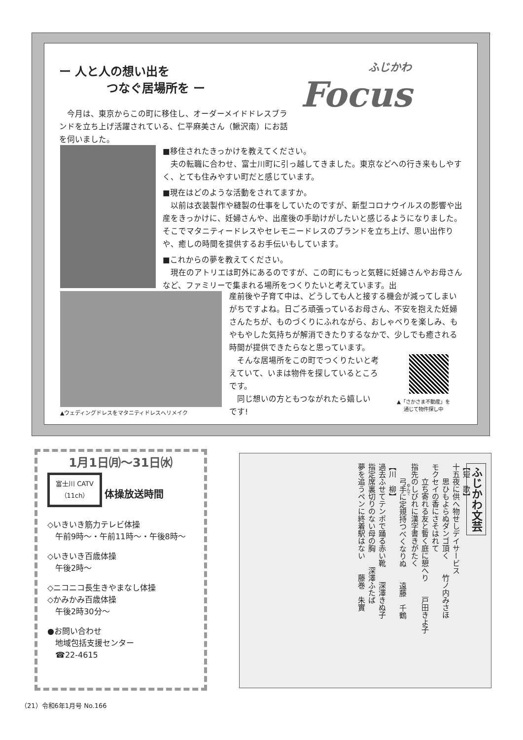ー 人と人の想い出を
　　　　つなぐ居場所を ー
ふじかわ
Focus
　今月は、東京からこの町に移住し、オーダーメイドドレスブランドを立ち上げ活躍されている、仁平麻美さん（鰍沢南）にお話を伺いました。
■移住されたきっかけを教えてください。
　夫の転職に合わせ、富士川町に引っ越してきました。東京などへの行き来もしやすく、とても住みやすい町だと感じています。
■現在はどのような活動をされてますか。
　以前は衣装製作や縫製の仕事をしていたのですが、新型コロナウイルスの影響や出産をきっかけに、妊婦さんや、出産後の手助けがしたいと感じるようになりました。そこでマタニティードレスやセレモニードレスのブランドを立ち上げ、思い出作りや、癒しの時間を提供するお手伝いもしています。
■これからの夢を教えてください。
　現在のアトリエは町外にあるのですが、この町にもっと気軽に妊婦さんやお母さんなど、ファミリーで集まれる場所をつくりたいと考えています。出
産前後や子育て中は、どうしても人と接する機会が減ってしまいがちですよね。日ごろ頑張っているお母さん、不安を抱えた妊婦さんたちが、ものづくりにふれながら、おしゃべりを楽しみ、もやもやした気持ちが解消できたりするなかで、少しでも癒される時間が提供できたらなと思っています。
　そんな居場所をこの町でつくりたいと考
えていて、いまは物件を探しているところ
です。
　同じ想いの方ともつながれたら嬉しい
です!
▲「さかさま不動産」を
通じて物件探し中
▲ウェディングドレスをマタニティドレスへリメイク
1月1日㈪～31日㈬
富士川 CATV
（11ch） 体操放送時間
◇いきいき筋力テレビ体操
　午前9時～・午前11時～・午後8時～
◇いきいき百歳体操
　午後2時～
◇ニコニコ長生きやまなし体操
◇かみかみ百歳体操
　午後2時30分～
●お問い合わせ
　地域包括支援センター
　☎22-4615
ふじかわ文芸
【短　歌】
十五夜に供へ物せしデイサービス
　　思ひもよらぬダンゴ頂く　　竹ノ内みさほ
モクセイの香にさそはれて
　　立ち寄れる友と暫く庭に憩へり　　戸田きよ子
指先のしびれに漢字書きがたく
　　弓手に定規持つべくなりぬ　　遠藤　千鶴
【川　柳】
過去ふせてテンポで踊る赤い靴　　深澤きぬ子
指定席裏切りのない母の胸　　深澤ふたば
夢を追うペンに終着駅はない　　藤巻　朱實
（21）令和6年1月号 No.166